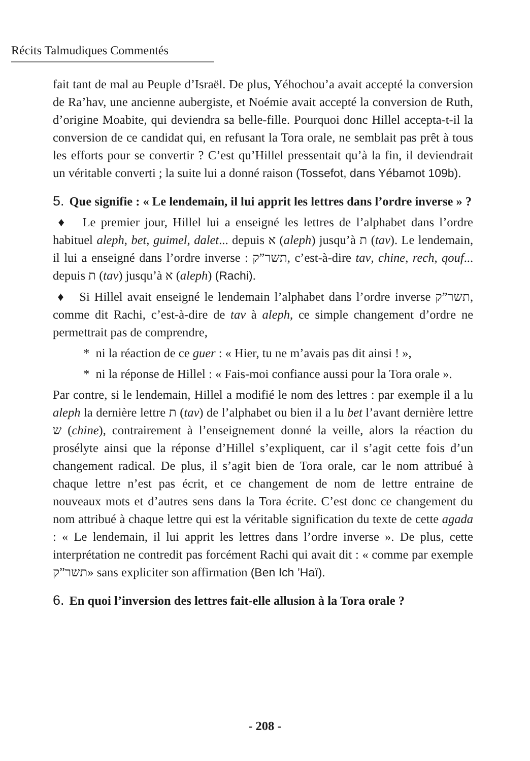Récits Talmudiques Commentés
fait tant de mal au Peuple d’Israël. De plus, Yéhochou’a avait accepté la conversion de Ra’hav, une ancienne aubergiste, et Noémie avait accepté la conversion de Ruth, d’origine Moabite, qui deviendra sa belle-fille. Pourquoi donc Hillel accepta-t-il la conversion de ce candidat qui, en refusant la Tora orale, ne semblait pas prêt à tous les efforts pour se convertir ? C’est qu’Hillel pressentait qu’à la fin, il deviendrait un véritable converti ; la suite lui a donné raison (Tossefot, dans Yébamot 109b).
5. Que signifie : « Le lendemain, il lui apprit les lettres dans l’ordre inverse » ?
♦ Le premier jour, Hillel lui a enseigné les lettres de l’alphabet dans l’ordre habituel aleph, bet, guimel, dalet... depuis א (aleph) jusqu’à ת (tav). Le lendemain, il lui a enseigné dans l’ordre inverse : תשר”ק, c’est-à-dire tav, chine, rech, qouf... depuis ת (tav) jusqu’à א (aleph) (Rachi).
♦ Si Hillel avait enseigné le lendemain l’alphabet dans l’ordre inverse תשר”ק, comme dit Rachi, c’est-à-dire de tav à aleph, ce simple changement d’ordre ne permettrait pas de comprendre,
* ni la réaction de ce guer : « Hier, tu ne m’avais pas dit ainsi ! »,
* ni la réponse de Hillel : « Fais-moi confiance aussi pour la Tora orale ».
Par contre, si le lendemain, Hillel a modifié le nom des lettres : par exemple il a lu aleph la dernière lettre ת (tav) de l’alphabet ou bien il a lu bet l’avant dernière lettre ש (chine), contrairement à l’enseignement donné la veille, alors la réaction du prosélyte ainsi que la réponse d’Hillel s’expliquent, car il s’agit cette fois d’un changement radical. De plus, il s’agit bien de Tora orale, car le nom attribué à chaque lettre n’est pas écrit, et ce changement de nom de lettre entraine de nouveaux mots et d’autres sens dans la Tora écrite. C’est donc ce changement du nom attribué à chaque lettre qui est la véritable signification du texte de cette agada : « Le lendemain, il lui apprit les lettres dans l’ordre inverse ». De plus, cette interprétation ne contredit pas forcément Rachi qui avait dit : « comme par exemple תשר”ק» sans expliciter son affirmation (Ben Ich ’Haï).
6. En quoi l’inversion des lettres fait-elle allusion à la Tora orale ?
- 208 -